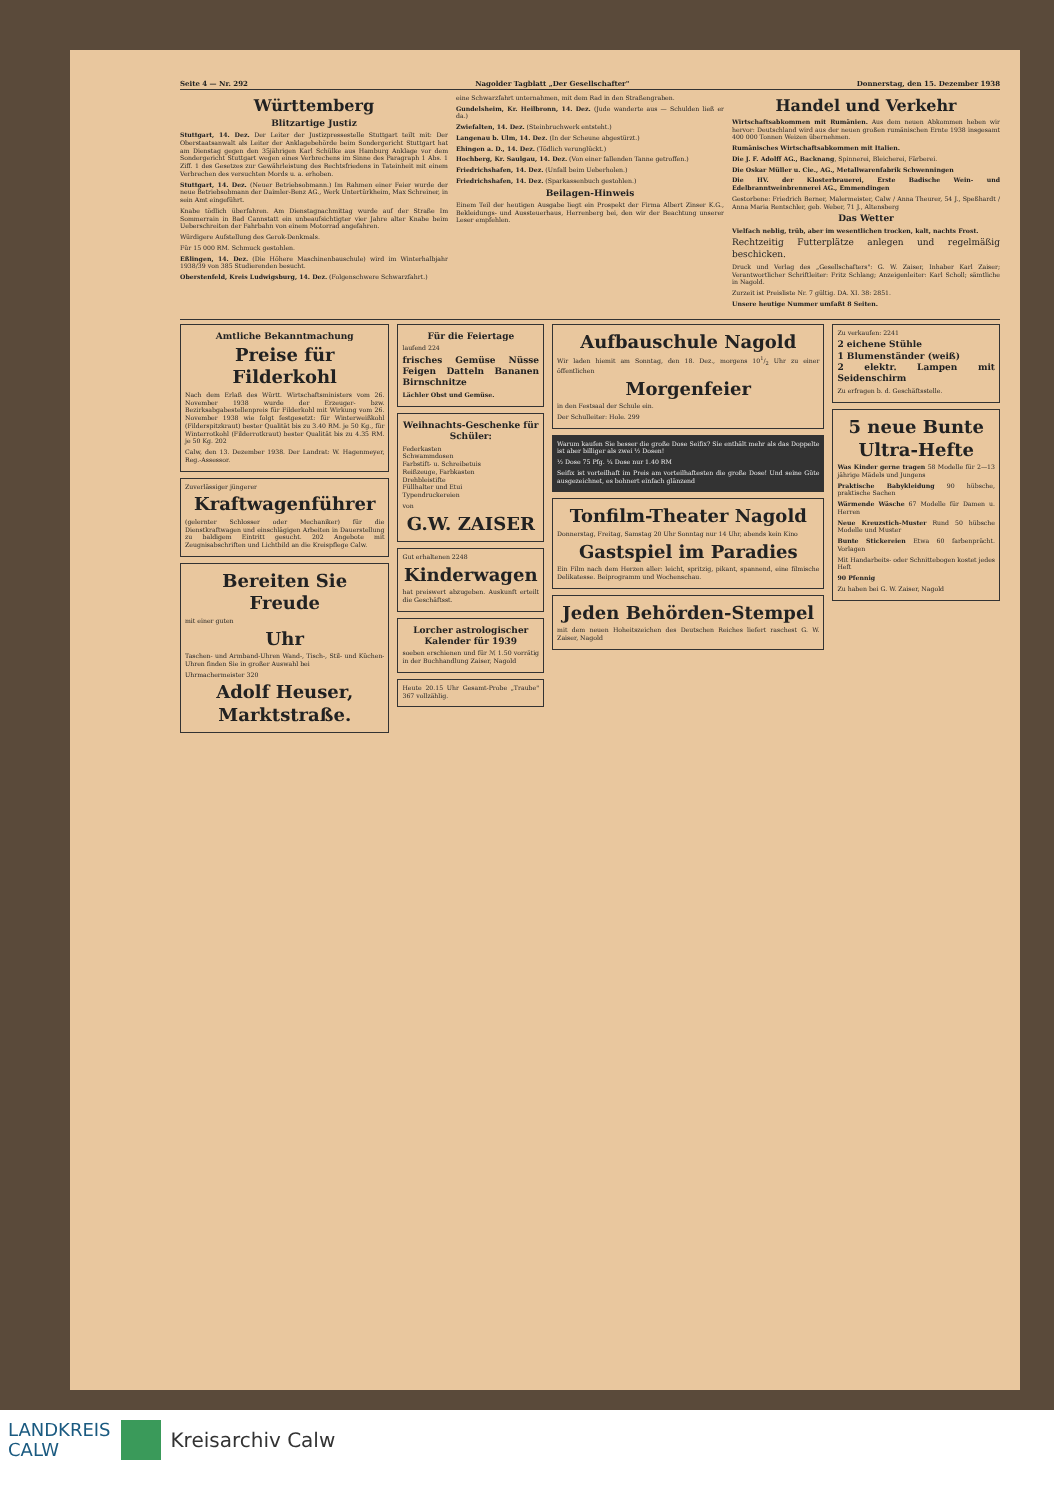Seite 4 — Nr. 292 Nagolder Tagblatt „Der Gesellschafter" Donnerstag, den 15. Dezember 1938
Württemberg
Blitzartige Justiz
Stuttgart, 14. Dez. Der Leiter der Justizpressestelle Stuttgart teilt mit: Der Oberstaatsanwalt als Leiter der Anklagebehörde beim Sondergericht Stuttgart hat am Dienstag gegen den 35jährigen Karl Schülke aus Hamburg Anklage vor dem Sondergericht Stuttgart wegen eines Verbrechens im Sinne des Paragraph 1 Abs. 1 Ziff. 1 des Gesetzes zur Gewährleistung des Rechtsfriedens in Tateinheit mit einem Verbrechen des versuchten Mords u. a. erhoben.
Stuttgart, 14. Dez. (Neuer Betriebsobmann.) Im Rahmen einer Feier wurde der neue Betriebsobmann der Daimler-Benz AG., Werk Untertürkheim, Max Schreiner, in sein Amt eingeführt.
Knabe tödlich überfahren. Am Dienstagnachmittag wurde auf der Straße Im Sommerrain in Bad Cannstatt ein unbeaufsichtigter vier Jahre alter Knabe beim Ueberschreiten der Fahrbahn von einem Motorrad angefahren.
Würdigere Aufstellung des Gerok-Denkmals.
Für 15 000 RM. Schmuck gestohlen.
Eßlingen, 14. Dez. (Die Höhere Maschinenbauschule) wird im Winterhalbjahr 1938/39 von 385 Studierenden besucht.
Oberstenfeld, Kreis Ludwigsburg, 14. Dez. (Folgenschwere Schwarzfahrt.)
eine Schwarzfahrt unternahmen, mit dem Rad in den Straßengraben.
Gundelsheim, Kr. Heilbronn, 14. Dez. (Jude wanderte aus — Schulden ließ er da.)
Zwiefalten, 14. Dez. (Steinbruchwerk entsteht.)
Langenau b. Ulm, 14. Dez. (In der Scheune abgestürzt.)
Ehingen a. D., 14. Dez. (Tödlich verunglückt.)
Hochberg, Kr. Saulgau, 14. Dez. (Von einer fallenden Tanne getroffen.)
Friedrichshafen, 14. Dez. (Unfall beim Ueberholen.)
Friedrichshafen, 14. Dez. (Sparkassenbuch gestohlen.)
Beilagen-Hinweis
Einem Teil der heutigen Ausgabe liegt ein Prospekt der Firma Albert Zinser K.G., Bekleidungs- und Aussteuerhaus, Herrenberg bei, den wir der Beachtung unserer Leser empfehlen.
Handel und Verkehr
Wirtschaftsabkommen mit Rumänien. Aus dem neuen Abkommen heben wir hervor: Deutschland wird aus der neuen großen rumänischen Ernte 1938 insgesamt 400 000 Tonnen Weizen übernehmen.
Rumänisches Wirtschaftsabkommen mit Italien.
Die J. F. Adolff AG., Backnang, Spinnerei, Bleicherei, Färberei.
Die Oskar Müller u. Cie., AG., Metallwarenfabrik Schwenningen
Die HV. der Klosterbrauerei, Erste Badische Wein- und Edelbranntweinbrennerei AG., Emmendingen
Gestorbene: Friedrich Berner, Malermeister, Calw / Anna Theurer, 54 J., Speßhardt / Anna Maria Rentschler, geb. Weber, 71 J., Altensberg
Das Wetter
Vielfach neblig, trüb, aber im wesentlichen trocken, kalt, nachts Frost.
Rechtzeitig Futterplätze anlegen und regelmäßig beschicken.
Druck und Verlag des „Gesellschafters": G. W. Zaiser, Inhaber Karl Zaiser; Verantwortlicher Schriftleiter: Fritz Schlang; Anzeigenleiter: Karl Scholl; sämtliche in Nagold.
Zurzeit ist Preisliste Nr. 7 gültig. DA. XI. 38: 2851.
Unsere heutige Nummer umfaßt 8 Seiten.
Amtliche Bekanntmachung
Preise für Filderkohl
Nach dem Erlaß des Württ. Wirtschaftsministers vom 26. November 1938 wurde der Erzeuger- bzw. Bezirksabgabestellenpreis für Filderkohl mit Wirkung vom 26. November 1938 wie folgt festgesetzt: für Winterweißkohl (Filderspitzkraut) bester Qualität bis zu 3.40 RM. je 50 Kg., für Winterrotkohl (Filderrotkraut) bester Qualität bis zu 4.35 RM. je 50 Kg. 202
Calw, den 13. Dezember 1938. Der Landrat: W. Hagenmeyer, Reg.-Assessor.
Zuverlässiger jüngerer
Kraftwagenführer
(gelernter Schlosser oder Mechaniker) für die Dienstkraftwagen und einschlägigen Arbeiten in Dauerstellung zu baldigem Eintritt gesucht. 202 Angebote mit Zeugnisabschriften und Lichtbild an die Kreispflege Calw.
Bereiten Sie Freude
mit einer guten
Uhr
Taschen- und Armband-Uhren Wand-, Tisch-, Stil- und Küchen-Uhren finden Sie in großer Auswahl bei
Uhrmachermeister 320
Adolf Heuser, Marktstraße.
Für die Feiertage
laufend 224
frisches Gemüse Nüsse Feigen Datteln Bananen Birnschnitze
Lächler Obst und Gemüse.
Weihnachts-Geschenke für Schüler:
Federkasten
Schwammdosen
Farbstift- u. Schreibetuis
Reißzeuge, Farbkasten
Drehbleistifte
Füllhalter und Etui
Typendruckereien
von
G.W. ZAISER
Gut erhaltenen 2248
Kinderwagen
hat preiswert abzugeben. Auskunft erteilt die Geschäftsst.
Lorcher astrologischer Kalender für 1939
soeben erschienen und für ℳ 1.50 vorrätig in der Buchhandlung Zaiser, Nagold
Heute 20.15 Uhr Gesamt-Probe „Traube" 367 vollzählig.
Aufbauschule Nagold
Wir laden hiemit am Sonntag, den 18. Dez., morgens 101/2 Uhr zu einer öffentlichen
Morgenfeier
in den Festsaal der Schule ein.
Der Schulleiter: Hole. 299
Warum kaufen Sie besser die große Dose Seifix? Sie enthält mehr als das Doppelte ist aber billiger als zwei ½ Dosen!
½ Dose 75 Pfg. ¼ Dose nur 1.40 RM
Seifix ist vorteilhaft im Preis am vorteilhaftesten die große Dose! Und seine Güte ausgezeichnet, es bohnert einfach glänzend
Tonfilm-Theater Nagold
Donnerstag, Freitag, Samstag 20 Uhr Sonntag nur 14 Uhr, abends kein Kino
Gastspiel im Paradies
Ein Film nach dem Herzen aller: leicht, spritzig, pikant, spannend, eine filmische Delikatesse. Beiprogramm und Wochenschau.
Jeden Behörden-Stempel
mit dem neuen Hoheitszeichen des Deutschen Reiches liefert raschest G. W. Zaiser, Nagold
Zu verkaufen: 2241
2 eichene Stühle
1 Blumenständer (weiß)
2 elektr. Lampen mit Seidenschirm
Zu erfragen b. d. Geschäftsstelle.
5 neue Bunte Ultra-Hefte
Was Kinder gerne tragen 58 Modelle für 2—13 jährige Mädels und Jungens
Praktische Babykleidung 90 hübsche, praktische Sachen
Wärmende Wäsche 67 Modelle für Damen u. Herren
Neue Kreuzstich-Muster Rund 50 hübsche Modelle und Muster
Bunte Stickereien Etwa 60 farbenprächt. Vorlagen
Mit Handarbeits- oder Schnittebogen kostet jedes Heft
90 Pfennig
Zu haben bei G. W. Zaiser, Nagold
LANDKREIS
CALW
Kreisarchiv Calw